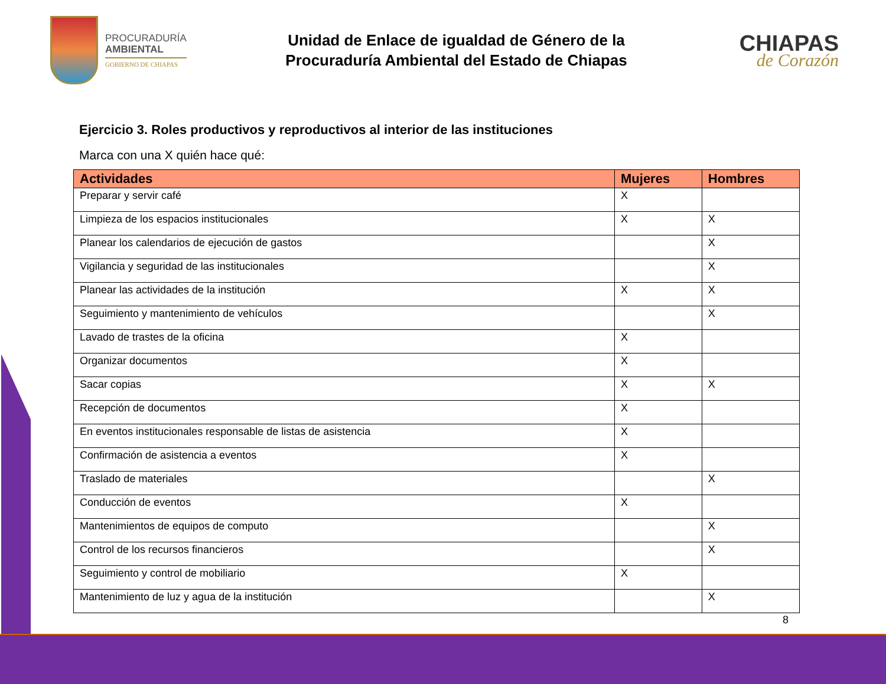PROCURADURÍA
AMBIENTAL
GOBIERNO DE CHIAPAS
Unidad de Enlace de igualdad de Género de la
Procuraduría Ambiental del Estado de Chiapas
CHIAPAS
de Corazón
Ejercicio 3. Roles productivos y reproductivos al interior de las instituciones
Marca con una X quién hace qué:
| Actividades | Mujeres | Hombres |
| --- | --- | --- |
| Preparar y servir café | X | |
| Limpieza de los espacios institucionales | X | X |
| Planear los calendarios de ejecución de gastos | | X |
| Vigilancia y seguridad de las institucionales | | X |
| Planear las actividades de la institución | X | X |
| Seguimiento y mantenimiento de vehículos | | X |
| Lavado de trastes de la oficina | X | |
| Organizar documentos | X | |
| Sacar copias | X | X |
| Recepción de documentos | X | |
| En eventos institucionales responsable de listas de asistencia | X | |
| Confirmación de asistencia a eventos | X | |
| Traslado de materiales | | X |
| Conducción de eventos | X | |
| Mantenimientos de equipos de computo | | X |
| Control de los recursos financieros | | X |
| Seguimiento y control de mobiliario | X | |
| Mantenimiento de luz y agua de la institución | | X |
8